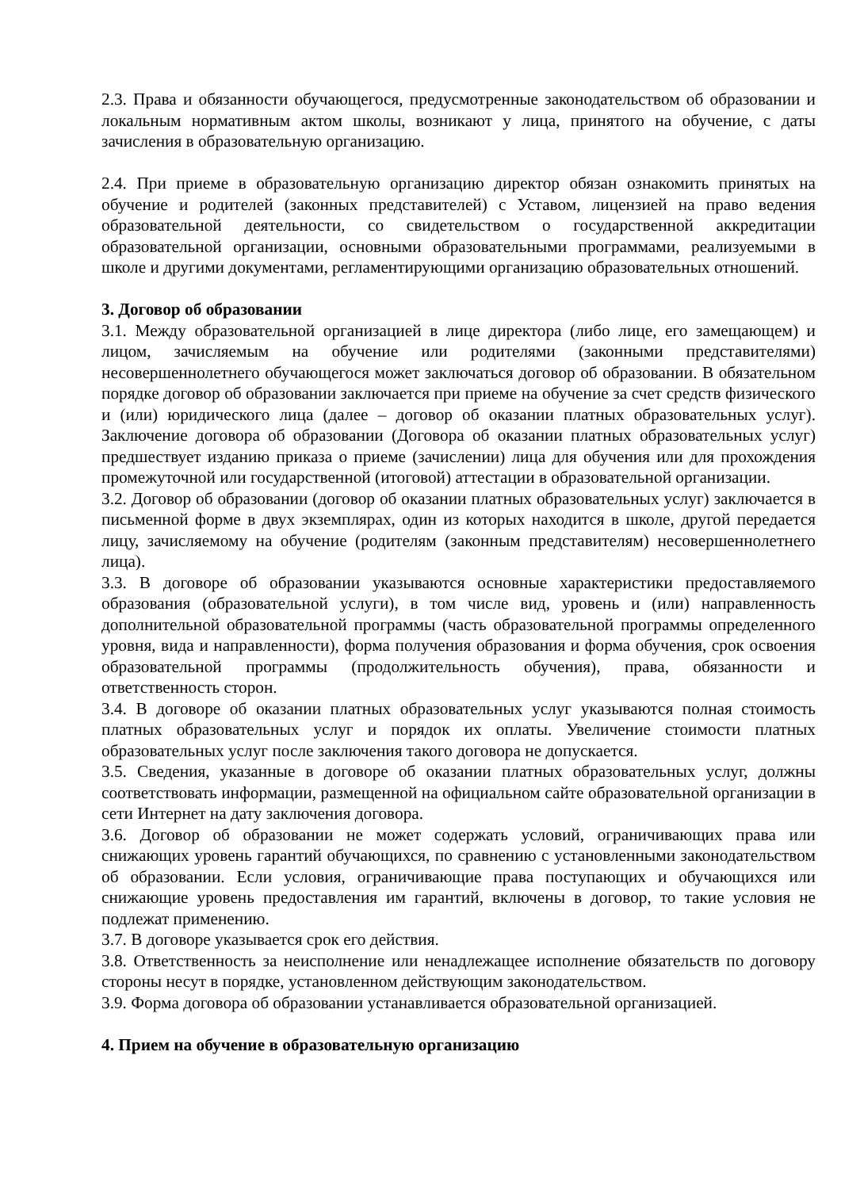2.3. Права и обязанности обучающегося, предусмотренные законодательством об образовании и локальным нормативным актом школы, возникают у лица, принятого на обучение, с даты зачисления в образовательную организацию.
2.4. При приеме в образовательную организацию директор обязан ознакомить принятых на обучение и родителей (законных представителей) с Уставом, лицензией на право ведения образовательной деятельности, со свидетельством о государственной аккредитации образовательной организации, основными образовательными программами, реализуемыми в школе и другими документами, регламентирующими организацию образовательных отношений.
3. Договор об образовании
3.1. Между образовательной организацией в лице директора (либо лице, его замещающем) и лицом, зачисляемым на обучение или родителями (законными представителями) несовершеннолетнего обучающегося может заключаться договор об образовании. В обязательном порядке договор об образовании заключается при приеме на обучение за счет средств физического и (или) юридического лица (далее – договор об оказании платных образовательных услуг). Заключение договора об образовании (Договора об оказании платных образовательных услуг) предшествует изданию приказа о приеме (зачислении) лица для обучения или для прохождения промежуточной или государственной (итоговой) аттестации в образовательной организации.
3.2. Договор об образовании (договор об оказании платных образовательных услуг) заключается в письменной форме в двух экземплярах, один из которых находится в школе, другой передается лицу, зачисляемому на обучение (родителям (законным представителям) несовершеннолетнего лица).
3.3. В договоре об образовании указываются основные характеристики предоставляемого образования (образовательной услуги), в том числе вид, уровень и (или) направленность дополнительной образовательной программы (часть образовательной программы определенного уровня, вида и направленности), форма получения образования и форма обучения, срок освоения образовательной программы (продолжительность обучения), права, обязанности и ответственность сторон.
3.4. В договоре об оказании платных образовательных услуг указываются полная стоимость платных образовательных услуг и порядок их оплаты. Увеличение стоимости платных образовательных услуг после заключения такого договора не допускается.
3.5. Сведения, указанные в договоре об оказании платных образовательных услуг, должны соответствовать информации, размещенной на официальном сайте образовательной организации в сети Интернет на дату заключения договора.
3.6. Договор об образовании не может содержать условий, ограничивающих права или снижающих уровень гарантий обучающихся, по сравнению с установленными законодательством об образовании. Если условия, ограничивающие права поступающих и обучающихся или снижающие уровень предоставления им гарантий, включены в договор, то такие условия не подлежат применению.
3.7. В договоре указывается срок его действия.
3.8. Ответственность за неисполнение или ненадлежащее исполнение обязательств по договору стороны несут в порядке, установленном действующим законодательством.
3.9. Форма договора об образовании устанавливается образовательной организацией.
4. Прием на обучение в образовательную организацию